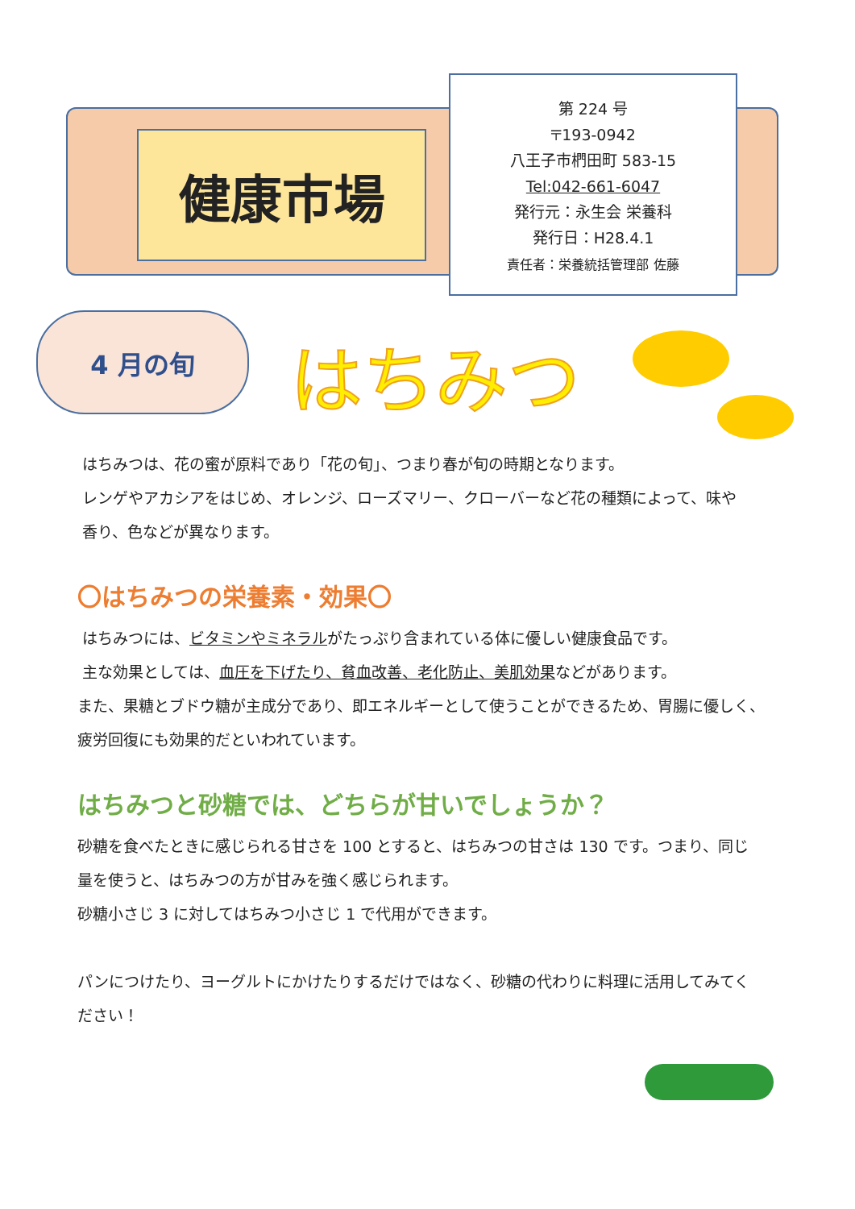健康市場
第 224 号
〒193-0942
八王子市椚田町 583-15
Tel:042-661-6047
発行元：永生会 栄養科
発行日：H28.4.1
責任者：栄養統括管理部 佐藤
4 月の旬 はちみつ
はちみつは、花の蜜が原料であり「花の旬」、つまり春が旬の時期となります。
レンゲやアカシアをはじめ、オレンジ、ローズマリー、クローバーなど花の種類によって、味や
香り、色などが異なります。
〇はちみつの栄養素・効果〇
はちみつには、ビタミンやミネラルがたっぷり含まれている体に優しい健康食品です。
主な効果としては、血圧を下げたり、貧血改善、老化防止、美肌効果などがあります。
また、果糖とブドウ糖が主成分であり、即エネルギーとして使うことができるため、胃腸に優しく、
疲労回復にも効果的だといわれています。
はちみつと砂糖では、どちらが甘いでしょうか？
砂糖を食べたときに感じられる甘さを 100 とすると、はちみつの甘さは 130 です。つまり、同じ
量を使うと、はちみつの方が甘みを強く感じられます。
砂糖小さじ 3 に対してはちみつ小さじ 1 で代用ができます。
パンにつけたり、ヨーグルトにかけたりするだけではなく、砂糖の代わりに料理に活用してみてく
ださい！